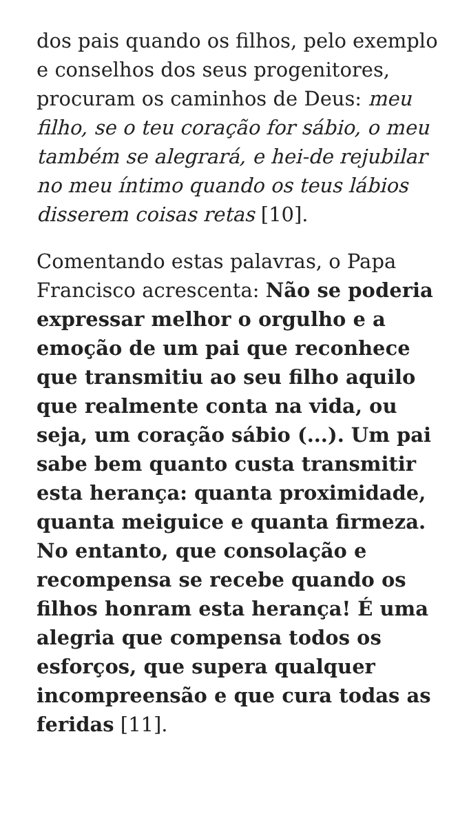dos pais quando os filhos, pelo exemplo e conselhos dos seus progenitores, procuram os caminhos de Deus: meu filho, se o teu coração for sábio, o meu também se alegrará, e hei-de rejubilar no meu íntimo quando os teus lábios disserem coisas retas [10].
Comentando estas palavras, o Papa Francisco acrescenta: Não se poderia expressar melhor o orgulho e a emoção de um pai que reconhece que transmitiu ao seu filho aquilo que realmente conta na vida, ou seja, um coração sábio (...). Um pai sabe bem quanto custa transmitir esta herança: quanta proximidade, quanta meiguice e quanta firmeza. No entanto, que consolação e recompensa se recebe quando os filhos honram esta herança! É uma alegria que compensa todos os esforços, que supera qualquer incompreensão e que cura todas as feridas [11].